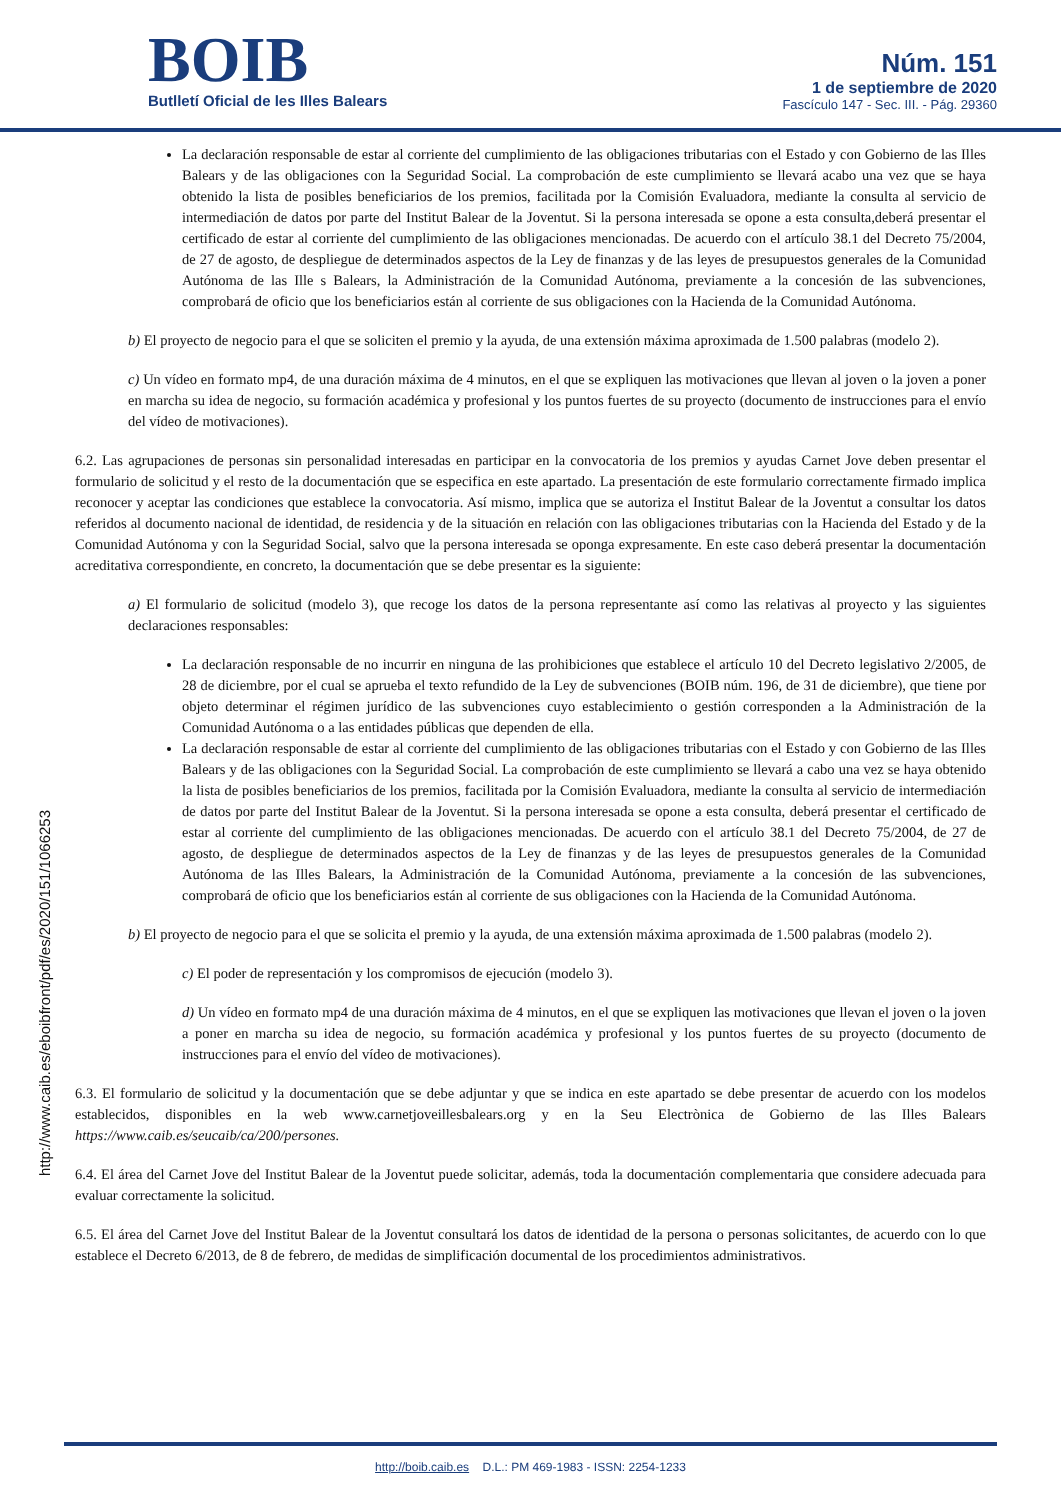BOIB
Butlletí Oficial de les Illes Balears
Núm. 151
1 de septiembre de 2020
Fascículo 147 - Sec. III. - Pág. 29360
La declaración responsable de estar al corriente del cumplimiento de las obligaciones tributarias con el Estado y con Gobierno de las Illes Balears y de las obligaciones con la Seguridad Social. La comprobación de este cumplimiento se llevará acabo una vez que se haya obtenido la lista de posibles beneficiarios de los premios, facilitada por la Comisión Evaluadora, mediante la consulta al servicio de intermediación de datos por parte del Institut Balear de la Joventut. Si la persona interesada se opone a esta consulta,deberá presentar el certificado de estar al corriente del cumplimiento de las obligaciones mencionadas. De acuerdo con el artículo 38.1 del Decreto 75/2004, de 27 de agosto, de despliegue de determinados aspectos de la Ley de finanzas y de las leyes de presupuestos generales de la Comunidad Autónoma de las Ille s Balears, la Administración de la Comunidad Autónoma, previamente a la concesión de las subvenciones, comprobará de oficio que los beneficiarios están al corriente de sus obligaciones con la Hacienda de la Comunidad Autónoma.
b) El proyecto de negocio para el que se soliciten el premio y la ayuda, de una extensión máxima aproximada de 1.500 palabras (modelo 2).
c) Un vídeo en formato mp4, de una duración máxima de 4 minutos, en el que se expliquen las motivaciones que llevan al joven o la joven a poner en marcha su idea de negocio, su formación académica y profesional y los puntos fuertes de su proyecto (documento de instrucciones para el envío del vídeo de motivaciones).
6.2. Las agrupaciones de personas sin personalidad interesadas en participar en la convocatoria de los premios y ayudas Carnet Jove deben presentar el formulario de solicitud y el resto de la documentación que se especifica en este apartado. La presentación de este formulario correctamente firmado implica reconocer y aceptar las condiciones que establece la convocatoria. Así mismo, implica que se autoriza el Institut Balear de la Joventut a consultar los datos referidos al documento nacional de identidad, de residencia y de la situación en relación con las obligaciones tributarias con la Hacienda del Estado y de la Comunidad Autónoma y con la Seguridad Social, salvo que la persona interesada se oponga expresamente. En este caso deberá presentar la documentación acreditativa correspondiente, en concreto, la documentación que se debe presentar es la siguiente:
a) El formulario de solicitud (modelo 3), que recoge los datos de la persona representante así como las relativas al proyecto y las siguientes declaraciones responsables:
La declaración responsable de no incurrir en ninguna de las prohibiciones que establece el artículo 10 del Decreto legislativo 2/2005, de 28 de diciembre, por el cual se aprueba el texto refundido de la Ley de subvenciones (BOIB núm. 196, de 31 de diciembre), que tiene por objeto determinar el régimen jurídico de las subvenciones cuyo establecimiento o gestión corresponden a la Administración de la Comunidad Autónoma o a las entidades públicas que dependen de ella.
La declaración responsable de estar al corriente del cumplimiento de las obligaciones tributarias con el Estado y con Gobierno de las Illes Balears y de las obligaciones con la Seguridad Social. La comprobación de este cumplimiento se llevará a cabo una vez se haya obtenido la lista de posibles beneficiarios de los premios, facilitada por la Comisión Evaluadora, mediante la consulta al servicio de intermediación de datos por parte del Institut Balear de la Joventut. Si la persona interesada se opone a esta consulta, deberá presentar el certificado de estar al corriente del cumplimiento de las obligaciones mencionadas. De acuerdo con el artículo 38.1 del Decreto 75/2004, de 27 de agosto, de despliegue de determinados aspectos de la Ley de finanzas y de las leyes de presupuestos generales de la Comunidad Autónoma de las Illes Balears, la Administración de la Comunidad Autónoma, previamente a la concesión de las subvenciones, comprobará de oficio que los beneficiarios están al corriente de sus obligaciones con la Hacienda de la Comunidad Autónoma.
b) El proyecto de negocio para el que se solicita el premio y la ayuda, de una extensión máxima aproximada de 1.500 palabras (modelo 2).
c) El poder de representación y los compromisos de ejecución (modelo 3).
d) Un vídeo en formato mp4 de una duración máxima de 4 minutos, en el que se expliquen las motivaciones que llevan el joven o la joven a poner en marcha su idea de negocio, su formación académica y profesional y los puntos fuertes de su proyecto (documento de instrucciones para el envío del vídeo de motivaciones).
6.3. El formulario de solicitud y la documentación que se debe adjuntar y que se indica en este apartado se debe presentar de acuerdo con los modelos establecidos, disponibles en la web www.carnetjoveillesbalears.org y en la Seu Electrònica de Gobierno de las Illes Balears https://www.caib.es/seucaib/ca/200/persones.
6.4. El área del Carnet Jove del Institut Balear de la Joventut puede solicitar, además, toda la documentación complementaria que considere adecuada para evaluar correctamente la solicitud.
6.5. El área del Carnet Jove del Institut Balear de la Joventut consultará los datos de identidad de la persona o personas solicitantes, de acuerdo con lo que establece el Decreto 6/2013, de 8 de febrero, de medidas de simplificación documental de los procedimientos administrativos.
http://www.caib.es/eboibfront/pdf/es/2020/151/1066253
http://boib.caib.es D.L.: PM 469-1983 - ISSN: 2254-1233